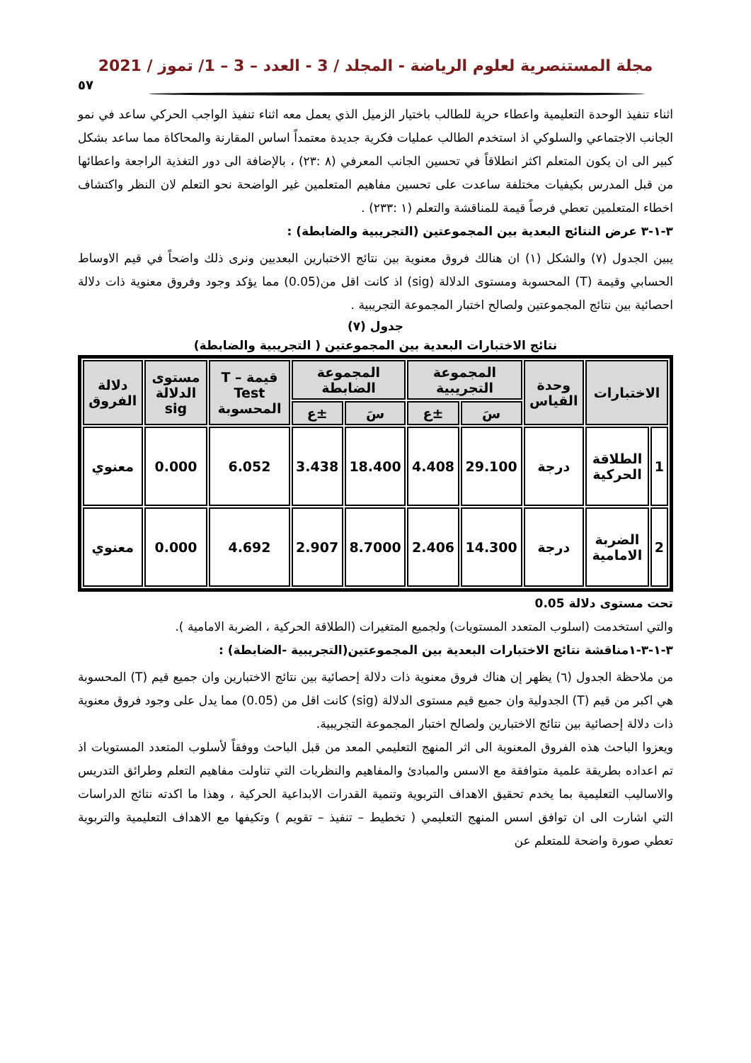مجلة المستنصرية لعلوم الرياضة - المجلد / 3 - العدد – 3 – 1/ تموز / 2021
٥٧
اثناء تنفيذ الوحدة التعليمية واعطاء حرية للطالب باختيار الزميل الذي يعمل معه اثناء تنفيذ الواجب الحركي ساعد في نمو الجانب الاجتماعي والسلوكي اذ استخدم الطالب عمليات فكرية جديدة معتمداً اساس المقارنة والمحاكاة مما ساعد بشكل كبير الى ان يكون المتعلم اكثر انطلاقاً في تحسين الجانب المعرفي (٨ :٢٣) ، بالإضافة الى دور التغذية الراجعة واعطائها من قبل المدرس بكيفيات مختلفة ساعدت على تحسين مفاهيم المتعلمين غير الواضحة نحو التعلم لان النظر واكتشاف اخطاء المتعلمين تعطي فرصاً قيمة للمناقشة والتعلم (١ :٢٣٣) .
٣-١-٣ عرض النتائج البعدية بين المجموعتين (التجريبية والضابطة) :
يبين الجدول (٧) والشكل (١) ان هنالك فروق معنوية بين نتائج الاختبارين البعديين ونرى ذلك واضحاً في قيم الاوساط الحسابي وقيمة (T) المحسوبة ومستوى الدلالة (sig) اذ كانت اقل من(0.05) مما يؤكد وجود وفروق معنوية ذات دلالة احصائية بين نتائج المجموعتين ولصالح اختبار المجموعة التجريبية .
جدول (٧)
نتائج الاختبارات البعدية بين المجموعتين ( التجريبية والضابطة)
| الاختبارات | | وحدة القياس | المجموعة التجريبية | | المجموعة الضابطة | | قيمة T –Test المحسوبة | مستوى الدلالة sig | دلالة الفروق |
| --- | --- | --- | --- | --- | --- | --- | --- | --- | --- |
| | | | سَ | ±ع | سَ | ±ع | | | |
| 1 | الطلاقة الحركية | درجة | 29.100 | 4.408 | 18.400 | 3.438 | 6.052 | 0.000 | معنوي |
| 2 | الضربة الامامية | درجة | 14.300 | 2.406 | 8.7000 | 2.907 | 4.692 | 0.000 | معنوي |
تحت مستوى دلالة 0.05
والتي استخدمت (اسلوب المتعدد المستويات) ولجميع المتغيرات (الطلاقة الحركية ، الضربة الامامية ).
٣-١-٣-١مناقشة نتائج الاختبارات البعدية بين المجموعتين(التجريبية -الضابطة) :
من ملاحظة الجدول (٦) يظهر إن هناك فروق معنوية ذات دلالة إحصائية بين نتائج الاختبارين وان جميع قيم (T) المحسوبة هي اكبر من قيم (T) الجدولية وان جميع قيم مستوى الدلالة (sig) كانت اقل من (0.05) مما يدل على وجود فروق معنوية ذات دلالة إحصائية بين نتائج الاختبارين ولصالح اختبار المجموعة التجريبية.
ويعزوا الباحث هذه الفروق المعنوية الى اثر المنهج التعليمي المعد من قبل الباحث ووفقاً لأسلوب المتعدد المستويات اذ تم اعداده بطريقة علمية متوافقة مع الاسس والمبادئ والمفاهيم والنظريات التي تناولت مفاهيم التعلم وطرائق التدريس والاساليب التعليمية بما يخدم تحقيق الاهداف التربوية وتنمية القدرات الابداعية الحركية ، وهذا ما اكدته نتائج الدراسات التي اشارت الى ان توافق اسس المنهج التعليمي ( تخطيط – تنفيذ – تقويم ) وتكيفها مع الاهداف التعليمية والتربوية تعطي صورة واضحة للمتعلم عن